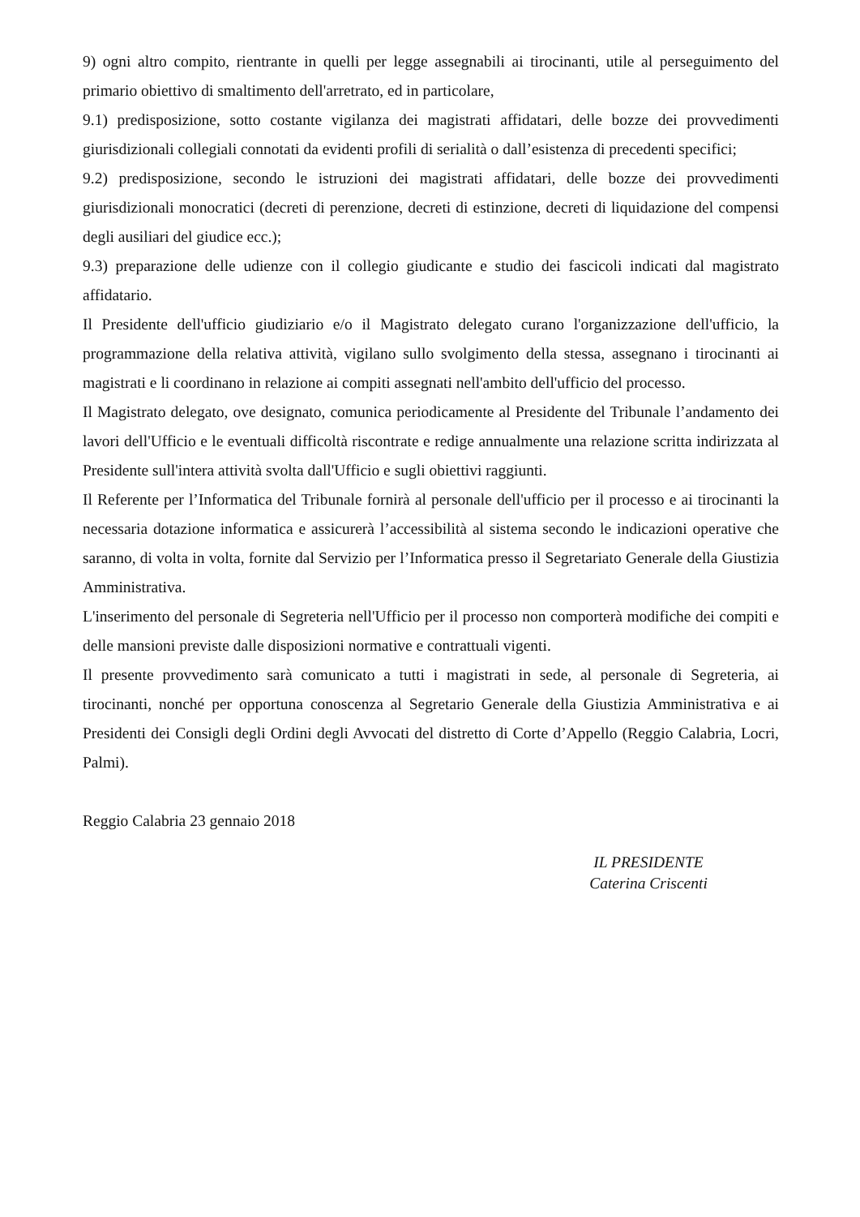9) ogni altro compito, rientrante in quelli per legge assegnabili ai tirocinanti, utile al perseguimento del primario obiettivo di smaltimento dell'arretrato, ed in particolare,
9.1) predisposizione, sotto costante vigilanza dei magistrati affidatari, delle bozze dei provvedimenti giurisdizionali collegiali connotati da evidenti profili di serialità o dall’esistenza di precedenti specifici;
9.2) predisposizione, secondo le istruzioni dei magistrati affidatari, delle bozze dei provvedimenti giurisdizionali monocratici (decreti di perenzione, decreti di estinzione, decreti di liquidazione del compensi degli ausiliari del giudice ecc.);
9.3) preparazione delle udienze con il collegio giudicante e studio dei fascicoli indicati dal magistrato affidatario.
Il Presidente dell'ufficio giudiziario e/o il Magistrato delegato curano l'organizzazione dell'ufficio, la programmazione della relativa attività, vigilano sullo svolgimento della stessa, assegnano i tirocinanti ai magistrati e li coordinano in relazione ai compiti assegnati nell'ambito dell'ufficio del processo.
Il Magistrato delegato, ove designato, comunica periodicamente al Presidente del Tribunale l’andamento dei lavori dell'Ufficio e le eventuali difficoltà riscontrate e redige annualmente una relazione scritta indirizzata al Presidente sull'intera attività svolta dall'Ufficio e sugli obiettivi raggiunti.
Il Referente per l’Informatica del Tribunale fornirà al personale dell'ufficio per il processo e ai tirocinanti la necessaria dotazione informatica e assicurerà l’accessibilità al sistema secondo le indicazioni operative che saranno, di volta in volta, fornite dal Servizio per l’Informatica presso il Segretariato Generale della Giustizia Amministrativa.
L'inserimento del personale di Segreteria nell'Ufficio per il processo non comporterà modifiche dei compiti e delle mansioni previste dalle disposizioni normative e contrattuali vigenti.
Il presente provvedimento sarà comunicato a tutti i magistrati in sede, al personale di Segreteria, ai tirocinanti, nonché per opportuna conoscenza al Segretario Generale della Giustizia Amministrativa e ai Presidenti dei Consigli degli Ordini degli Avvocati del distretto di Corte d’Appello (Reggio Calabria, Locri, Palmi).
Reggio Calabria 23 gennaio 2018
IL PRESIDENTE
Caterina Criscenti